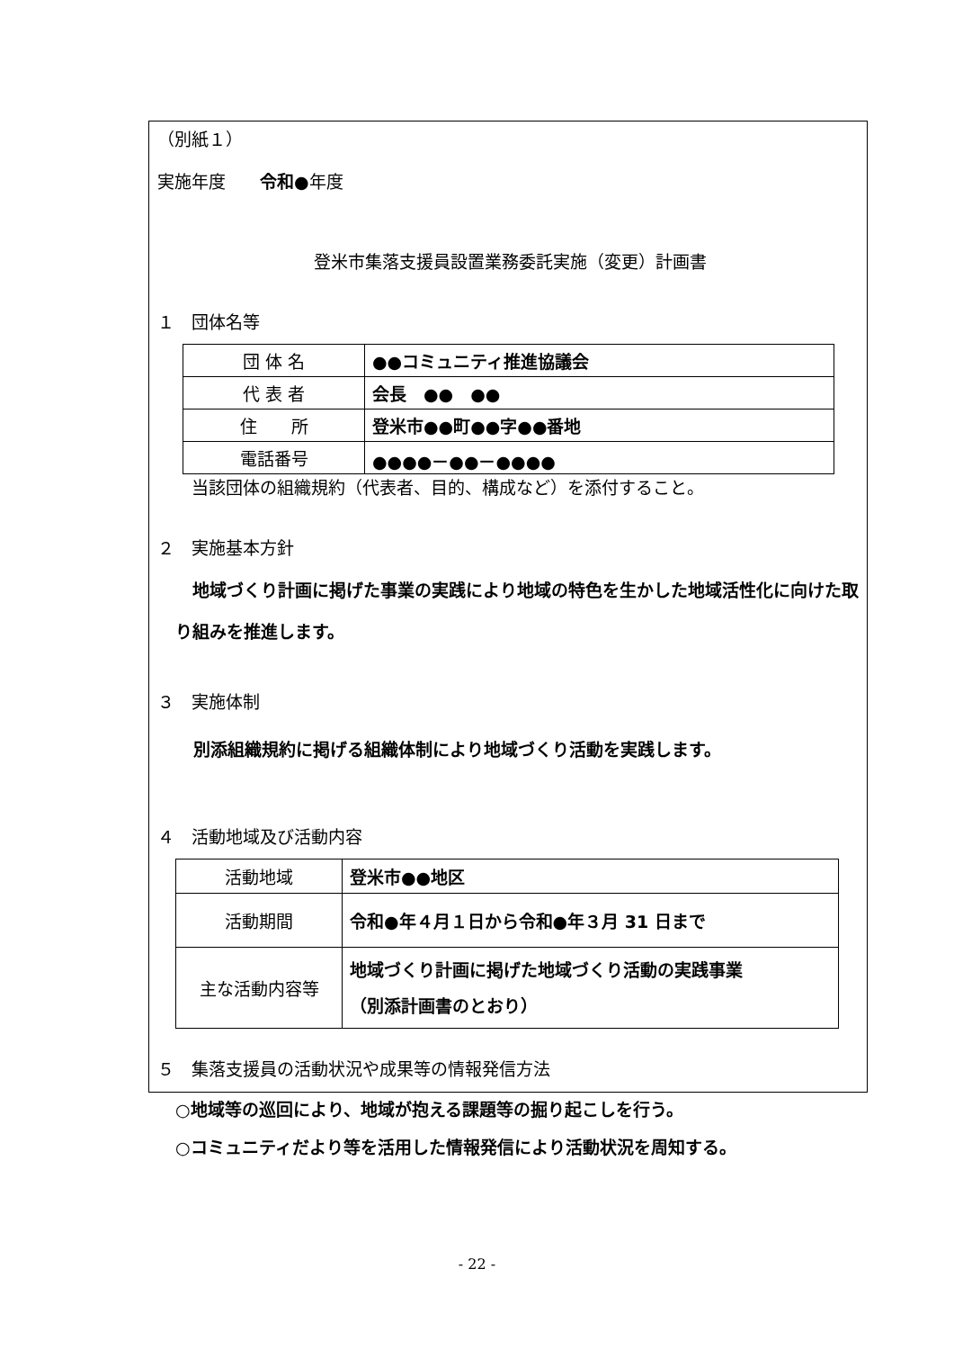（別紙１）
実施年度　　令和●年度
登米市集落支援員設置業務委託実施（変更）計画書
１　団体名等
| 団 体 名 | ●●コミュニティ推進協議会 |
| 代 表 者 | 会長 ●● ●● |
| 住 所 | 登米市●●町●●字●●番地 |
| 電話番号 | ●●●●－●●－●●●● |
当該団体の組織規約（代表者、目的、構成など）を添付すること。
２　実施基本方針
　地域づくり計画に掲げた事業の実践により地域の特色を生かした地域活性化に向けた取り組みを推進します。
３　実施体制
別添組織規約に掲げる組織体制により地域づくり活動を実践します。
４　活動地域及び活動内容
| 活動地域 | 登米市●●地区 |
| 活動期間 | 令和●年４月１日から令和●年３月 31 日まで |
| 主な活動内容等 | 地域づくり計画に掲げた地域づくり活動の実践事業 （別添計画書のとおり） |
５　集落支援員の活動状況や成果等の情報発信方法
○地域等の巡回により、地域が抱える課題等の掘り起こしを行う。
○コミュニティだより等を活用した情報発信により活動状況を周知する。
- 22 -